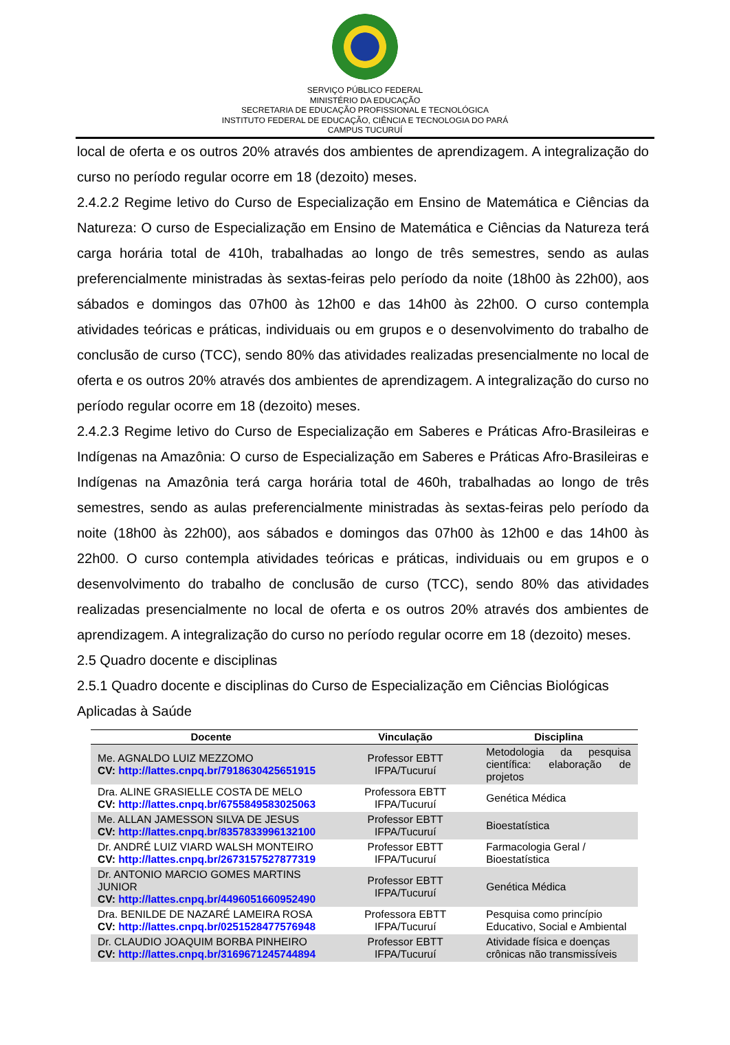SERVIÇO PÚBLICO FEDERAL
MINISTÉRIO DA EDUCAÇÃO
SECRETARIA DE EDUCAÇÃO PROFISSIONAL E TECNOLÓGICA
INSTITUTO FEDERAL DE EDUCAÇÃO, CIÊNCIA E TECNOLOGIA DO PARÁ
CAMPUS TUCURUÍ
local de oferta e os outros 20% através dos ambientes de aprendizagem. A integralização do curso no período regular ocorre em 18 (dezoito) meses.
2.4.2.2 Regime letivo do Curso de Especialização em Ensino de Matemática e Ciências da Natureza: O curso de Especialização em Ensino de Matemática e Ciências da Natureza terá carga horária total de 410h, trabalhadas ao longo de três semestres, sendo as aulas preferencialmente ministradas às sextas-feiras pelo período da noite (18h00 às 22h00), aos sábados e domingos das 07h00 às 12h00 e das 14h00 às 22h00. O curso contempla atividades teóricas e práticas, individuais ou em grupos e o desenvolvimento do trabalho de conclusão de curso (TCC), sendo 80% das atividades realizadas presencialmente no local de oferta e os outros 20% através dos ambientes de aprendizagem. A integralização do curso no período regular ocorre em 18 (dezoito) meses.
2.4.2.3 Regime letivo do Curso de Especialização em Saberes e Práticas Afro-Brasileiras e Indígenas na Amazônia: O curso de Especialização em Saberes e Práticas Afro-Brasileiras e Indígenas na Amazônia terá carga horária total de 460h, trabalhadas ao longo de três semestres, sendo as aulas preferencialmente ministradas às sextas-feiras pelo período da noite (18h00 às 22h00), aos sábados e domingos das 07h00 às 12h00 e das 14h00 às 22h00. O curso contempla atividades teóricas e práticas, individuais ou em grupos e o desenvolvimento do trabalho de conclusão de curso (TCC), sendo 80% das atividades realizadas presencialmente no local de oferta e os outros 20% através dos ambientes de aprendizagem. A integralização do curso no período regular ocorre em 18 (dezoito) meses.
2.5 Quadro docente e disciplinas
2.5.1 Quadro docente e disciplinas do Curso de Especialização em Ciências Biológicas Aplicadas à Saúde
| Docente | Vinculação | Disciplina |
| --- | --- | --- |
| Me. AGNALDO LUIZ MEZZOMO CV: http://lattes.cnpq.br/7918630425651915 | Professor EBTT IFPA/Tucuruí | Metodologia da pesquisa científica: elaboração de projetos |
| Dra. ALINE GRASIELLE COSTA DE MELO CV: http://lattes.cnpq.br/6755849583025063 | Professora EBTT IFPA/Tucuruí | Genética Médica |
| Me. ALLAN JAMESSON SILVA DE JESUS CV: http://lattes.cnpq.br/8357833996132100 | Professor EBTT IFPA/Tucuruí | Bioestatística |
| Dr. ANDRÉ LUIZ VIARD WALSH MONTEIRO CV: http://lattes.cnpq.br/2673157527877319 | Professor EBTT IFPA/Tucuruí | Farmacologia Geral / Bioestatística |
| Dr. ANTONIO MARCIO GOMES MARTINS JUNIOR CV: http://lattes.cnpq.br/4496051660952490 | Professor EBTT IFPA/Tucuruí | Genética Médica |
| Dra. BENILDE DE NAZARÉ LAMEIRA ROSA CV: http://lattes.cnpq.br/0251528477576948 | Professora EBTT IFPA/Tucuruí | Pesquisa como princípio Educativo, Social e Ambiental |
| Dr. CLAUDIO JOAQUIM BORBA PINHEIRO CV: http://lattes.cnpq.br/3169671245744894 | Professor EBTT IFPA/Tucuruí | Atividade física e doenças crônicas não transmissíveis |